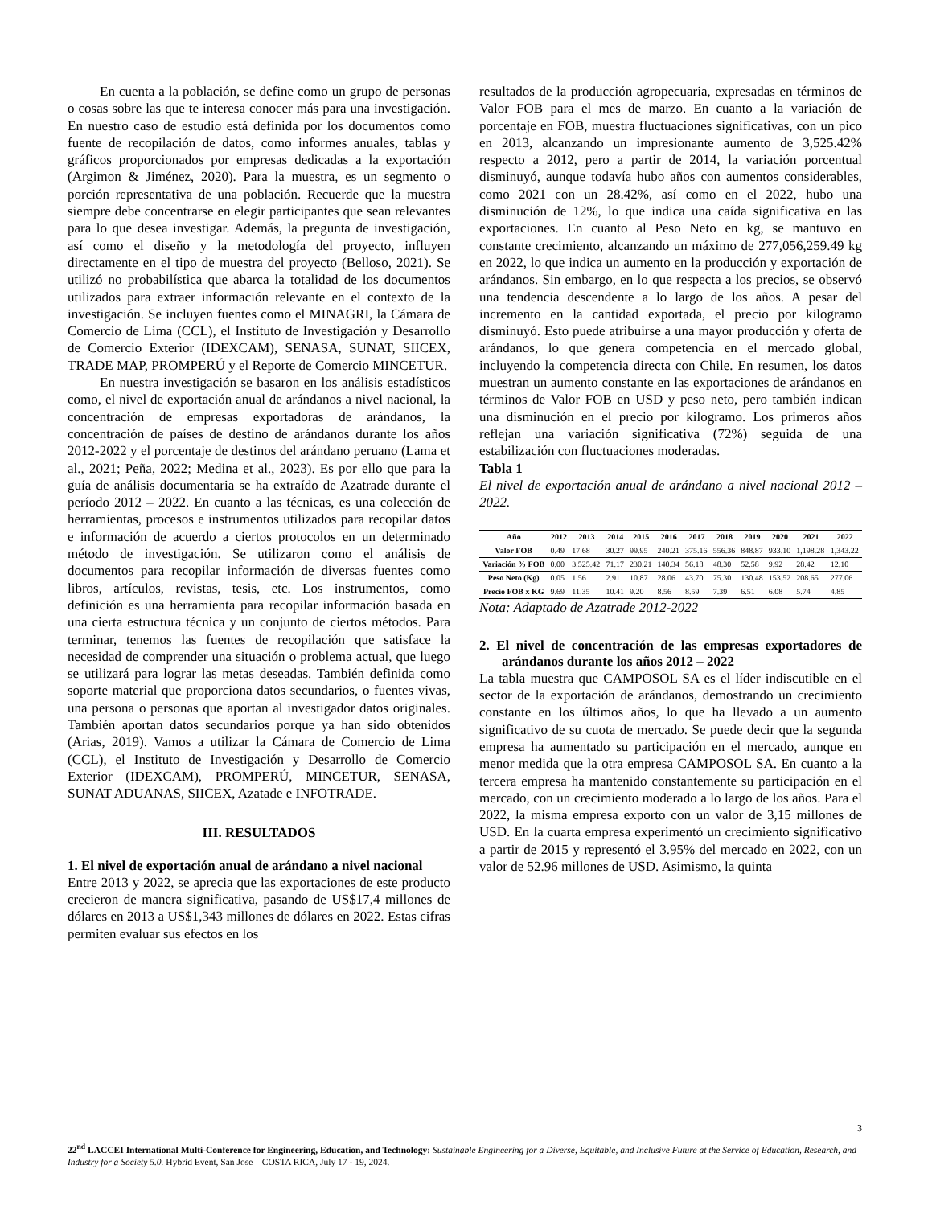En cuenta a la población, se define como un grupo de personas o cosas sobre las que te interesa conocer más para una investigación. En nuestro caso de estudio está definida por los documentos como fuente de recopilación de datos, como informes anuales, tablas y gráficos proporcionados por empresas dedicadas a la exportación (Argimon & Jiménez, 2020). Para la muestra, es un segmento o porción representativa de una población. Recuerde que la muestra siempre debe concentrarse en elegir participantes que sean relevantes para lo que desea investigar. Además, la pregunta de investigación, así como el diseño y la metodología del proyecto, influyen directamente en el tipo de muestra del proyecto (Belloso, 2021). Se utilizó no probabilística que abarca la totalidad de los documentos utilizados para extraer información relevante en el contexto de la investigación. Se incluyen fuentes como el MINAGRI, la Cámara de Comercio de Lima (CCL), el Instituto de Investigación y Desarrollo de Comercio Exterior (IDEXCAM), SENASA, SUNAT, SIICEX, TRADE MAP, PROMPERÚ y el Reporte de Comercio MINCETUR.
En nuestra investigación se basaron en los análisis estadísticos como, el nivel de exportación anual de arándanos a nivel nacional, la concentración de empresas exportadoras de arándanos, la concentración de países de destino de arándanos durante los años 2012-2022 y el porcentaje de destinos del arándano peruano (Lama et al., 2021; Peña, 2022; Medina et al., 2023). Es por ello que para la guía de análisis documentaria se ha extraído de Azatrade durante el período 2012 – 2022. En cuanto a las técnicas, es una colección de herramientas, procesos e instrumentos utilizados para recopilar datos e información de acuerdo a ciertos protocolos en un determinado método de investigación. Se utilizaron como el análisis de documentos para recopilar información de diversas fuentes como libros, artículos, revistas, tesis, etc. Los instrumentos, como definición es una herramienta para recopilar información basada en una cierta estructura técnica y un conjunto de ciertos métodos. Para terminar, tenemos las fuentes de recopilación que satisface la necesidad de comprender una situación o problema actual, que luego se utilizará para lograr las metas deseadas. También definida como soporte material que proporciona datos secundarios, o fuentes vivas, una persona o personas que aportan al investigador datos originales. También aportan datos secundarios porque ya han sido obtenidos (Arias, 2019). Vamos a utilizar la Cámara de Comercio de Lima (CCL), el Instituto de Investigación y Desarrollo de Comercio Exterior (IDEXCAM), PROMPERÚ, MINCETUR, SENASA, SUNAT ADUANAS, SIICEX, Azatade e INFOTRADE.
III. RESULTADOS
1. El nivel de exportación anual de arándano a nivel nacional
Entre 2013 y 2022, se aprecia que las exportaciones de este producto crecieron de manera significativa, pasando de US$17,4 millones de dólares en 2013 a US$1,343 millones de dólares en 2022. Estas cifras permiten evaluar sus efectos en los
resultados de la producción agropecuaria, expresadas en términos de Valor FOB para el mes de marzo. En cuanto a la variación de porcentaje en FOB, muestra fluctuaciones significativas, con un pico en 2013, alcanzando un impresionante aumento de 3,525.42% respecto a 2012, pero a partir de 2014, la variación porcentual disminuyó, aunque todavía hubo años con aumentos considerables, como 2021 con un 28.42%, así como en el 2022, hubo una disminución de 12%, lo que indica una caída significativa en las exportaciones. En cuanto al Peso Neto en kg, se mantuvo en constante crecimiento, alcanzando un máximo de 277,056,259.49 kg en 2022, lo que indica un aumento en la producción y exportación de arándanos. Sin embargo, en lo que respecta a los precios, se observó una tendencia descendente a lo largo de los años. A pesar del incremento en la cantidad exportada, el precio por kilogramo disminuyó. Esto puede atribuirse a una mayor producción y oferta de arándanos, lo que genera competencia en el mercado global, incluyendo la competencia directa con Chile. En resumen, los datos muestran un aumento constante en las exportaciones de arándanos en términos de Valor FOB en USD y peso neto, pero también indican una disminución en el precio por kilogramo. Los primeros años reflejan una variación significativa (72%) seguida de una estabilización con fluctuaciones moderadas.
Tabla 1
El nivel de exportación anual de arándano a nivel nacional 2012 – 2022.
| Año | 2012 | 2013 | 2014 | 2015 | 2016 | 2017 | 2018 | 2019 | 2020 | 2021 | 2022 |
| --- | --- | --- | --- | --- | --- | --- | --- | --- | --- | --- | --- |
| Valor FOB | 0.49 | 17.68 | 30.27 | 99.95 | 240.21 | 375.16 | 556.36 | 848.87 | 933.10 | 1,198.28 | 1,343.22 |
| Variación % FOB | 0.00 | 3,525.42 | 71.17 | 230.21 | 140.34 | 56.18 | 48.30 | 52.58 | 9.92 | 28.42 | 12.10 |
| Peso Neto (Kg) | 0.05 | 1.56 | 2.91 | 10.87 | 28.06 | 43.70 | 75.30 | 130.48 | 153.52 | 208.65 | 277.06 |
| Precio FOB x KG | 9.69 | 11.35 | 10.41 | 9.20 | 8.56 | 8.59 | 7.39 | 6.51 | 6.08 | 5.74 | 4.85 |
Nota: Adaptado de Azatrade 2012-2022
2. El nivel de concentración de las empresas exportadores de arándanos durante los años 2012 – 2022
La tabla muestra que CAMPOSOL SA es el líder indiscutible en el sector de la exportación de arándanos, demostrando un crecimiento constante en los últimos años, lo que ha llevado a un aumento significativo de su cuota de mercado. Se puede decir que la segunda empresa ha aumentado su participación en el mercado, aunque en menor medida que la otra empresa CAMPOSOL SA. En cuanto a la tercera empresa ha mantenido constantemente su participación en el mercado, con un crecimiento moderado a lo largo de los años. Para el 2022, la misma empresa exporto con un valor de 3,15 millones de USD. En la cuarta empresa experimentó un crecimiento significativo a partir de 2015 y representó el 3.95% del mercado en 2022, con un valor de 52.96 millones de USD. Asimismo, la quinta
3
22<sup>nd</sup> LACCEI International Multi-Conference for Engineering, Education, and Technology: Sustainable Engineering for a Diverse, Equitable, and Inclusive Future at the Service of Education, Research, and Industry for a Society 5.0. Hybrid Event, San Jose – COSTA RICA, July 17 - 19, 2024.